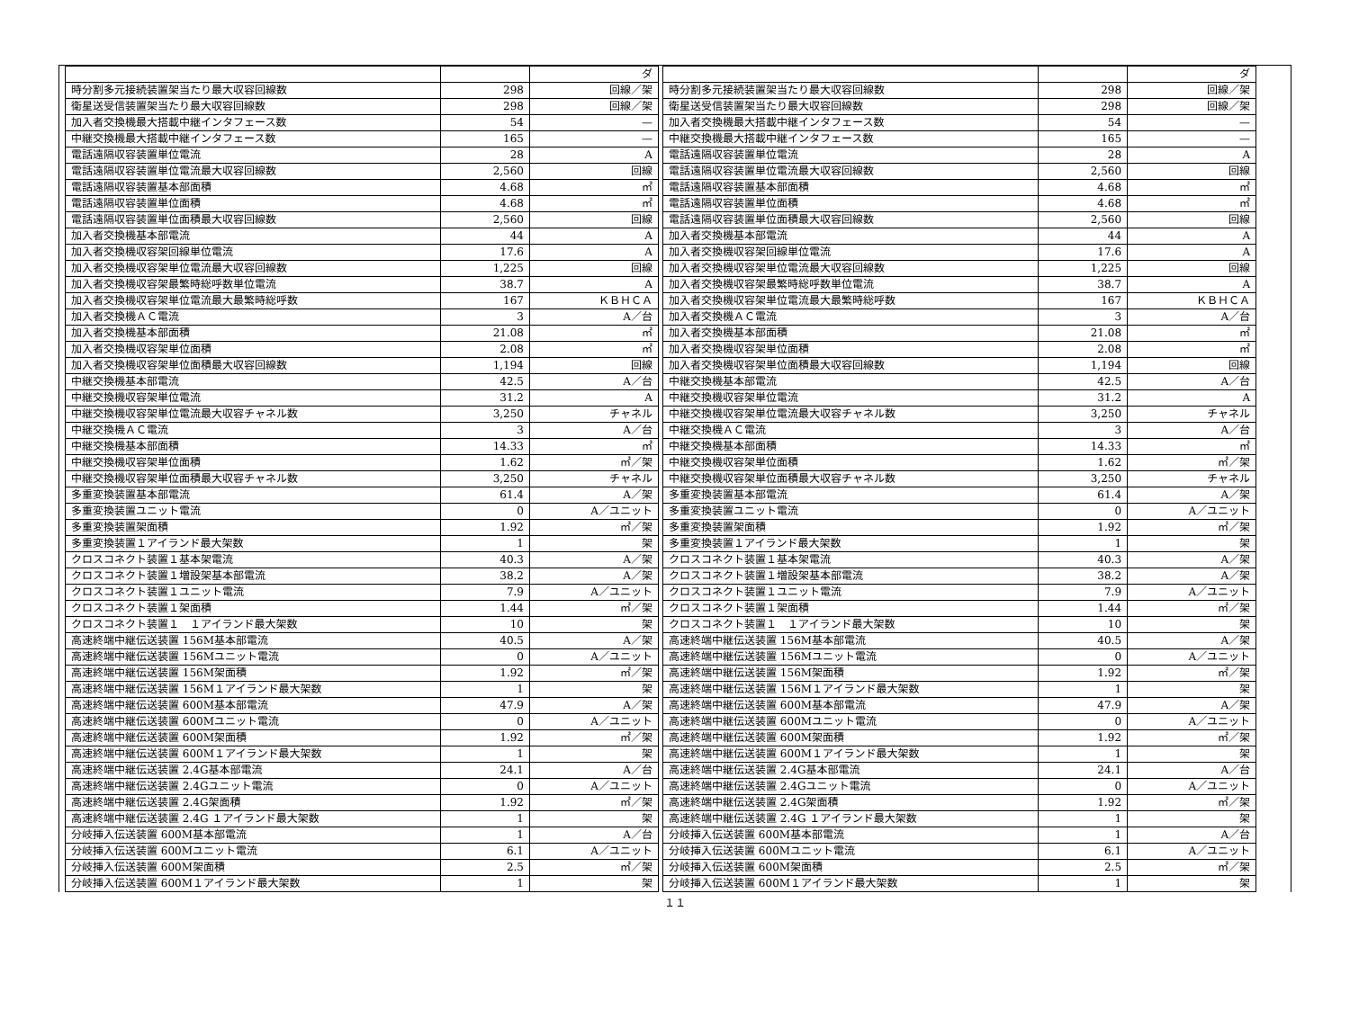| | | ダ |
| 時分割多元接続装置架当たり最大収容回線数 | 298 | 回線／架 |
| 衛星送受信装置架当たり最大収容回線数 | 298 | 回線／架 |
| 加入者交換機最大搭載中継インタフェース数 | 54 | — |
| 中継交換機最大搭載中継インタフェース数 | 165 | — |
| 電話遠隔収容装置単位電流 | 28 | A |
| 電話遠隔収容装置単位電流最大収容回線数 | 2,560 | 回線 |
| 電話遠隔収容装置基本部面積 | 4.68 | ㎡ |
| 電話遠隔収容装置単位面積 | 4.68 | ㎡ |
| 電話遠隔収容装置単位面積最大収容回線数 | 2,560 | 回線 |
| 加入者交換機基本部電流 | 44 | A |
| 加入者交換機収容架回線単位電流 | 17.6 | A |
| 加入者交換機収容架単位電流最大収容回線数 | 1,225 | 回線 |
| 加入者交換機収容架最繁時総呼数単位電流 | 38.7 | A |
| 加入者交換機収容架単位電流最大最繁時総呼数 | 167 | ＫＢＨＣＡ |
| 加入者交換機ＡＣ電流 | 3 | A／台 |
| 加入者交換機基本部面積 | 21.08 | ㎡ |
| 加入者交換機収容架単位面積 | 2.08 | ㎡ |
| 加入者交換機収容架単位面積最大収容回線数 | 1,194 | 回線 |
| 中継交換機基本部電流 | 42.5 | A／台 |
| 中継交換機収容架単位電流 | 31.2 | A |
| 中継交換機収容架単位電流最大収容チャネル数 | 3,250 | チャネル |
| 中継交換機ＡＣ電流 | 3 | A／台 |
| 中継交換機基本部面積 | 14.33 | ㎡ |
| 中継交換機収容架単位面積 | 1.62 | ㎡／架 |
| 中継交換機収容架単位面積最大収容チャネル数 | 3,250 | チャネル |
| 多重変換装置基本部電流 | 61.4 | A／架 |
| 多重変換装置ユニット電流 | 0 | A／ユニット |
| 多重変換装置架面積 | 1.92 | ㎡／架 |
| 多重変換装置１アイランド最大架数 | 1 | 架 |
| クロスコネクト装置１基本架電流 | 40.3 | A／架 |
| クロスコネクト装置１増設架基本部電流 | 38.2 | A／架 |
| クロスコネクト装置１ユニット電流 | 7.9 | A／ユニット |
| クロスコネクト装置１架面積 | 1.44 | ㎡／架 |
| クロスコネクト装置１ １アイランド最大架数 | 10 | 架 |
| 高速終端中継伝送装置 156M基本部電流 | 40.5 | A／架 |
| 高速終端中継伝送装置 156Mユニット電流 | 0 | A／ユニット |
| 高速終端中継伝送装置 156M架面積 | 1.92 | ㎡／架 |
| 高速終端中継伝送装置 156M１アイランド最大架数 | 1 | 架 |
| 高速終端中継伝送装置 600M基本部電流 | 47.9 | A／架 |
| 高速終端中継伝送装置 600Mユニット電流 | 0 | A／ユニット |
| 高速終端中継伝送装置 600M架面積 | 1.92 | ㎡／架 |
| 高速終端中継伝送装置 600M１アイランド最大架数 | 1 | 架 |
| 高速終端中継伝送装置 2.4G基本部電流 | 24.1 | A／台 |
| 高速終端中継伝送装置 2.4Gユニット電流 | 0 | A／ユニット |
| 高速終端中継伝送装置 2.4G架面積 | 1.92 | ㎡／架 |
| 高速終端中継伝送装置 2.4G １アイランド最大架数 | 1 | 架 |
| 分岐挿入伝送装置 600M基本部電流 | 1 | A／台 |
| 分岐挿入伝送装置 600Mユニット電流 | 6.1 | A／ユニット |
| 分岐挿入伝送装置 600M架面積 | 2.5 | ㎡／架 |
| 分岐挿入伝送装置 600M１アイランド最大架数 | 1 | 架 |
| | | ダ |
| 時分割多元接続装置架当たり最大収容回線数 | 298 | 回線／架 |
| 衛星送受信装置架当たり最大収容回線数 | 298 | 回線／架 |
| 加入者交換機最大搭載中継インタフェース数 | 54 | — |
| 中継交換機最大搭載中継インタフェース数 | 165 | — |
| 電話遠隔収容装置単位電流 | 28 | A |
| 電話遠隔収容装置単位電流最大収容回線数 | 2,560 | 回線 |
| 電話遠隔収容装置基本部面積 | 4.68 | ㎡ |
| 電話遠隔収容装置単位面積 | 4.68 | ㎡ |
| 電話遠隔収容装置単位面積最大収容回線数 | 2,560 | 回線 |
| 加入者交換機基本部電流 | 44 | A |
| 加入者交換機収容架回線単位電流 | 17.6 | A |
| 加入者交換機収容架単位電流最大収容回線数 | 1,225 | 回線 |
| 加入者交換機収容架最繁時総呼数単位電流 | 38.7 | A |
| 加入者交換機収容架単位電流最大最繁時総呼数 | 167 | ＫＢＨＣＡ |
| 加入者交換機ＡＣ電流 | 3 | A／台 |
| 加入者交換機基本部面積 | 21.08 | ㎡ |
| 加入者交換機収容架単位面積 | 2.08 | ㎡ |
| 加入者交換機収容架単位面積最大収容回線数 | 1,194 | 回線 |
| 中継交換機基本部電流 | 42.5 | A／台 |
| 中継交換機収容架単位電流 | 31.2 | A |
| 中継交換機収容架単位電流最大収容チャネル数 | 3,250 | チャネル |
| 中継交換機ＡＣ電流 | 3 | A／台 |
| 中継交換機基本部面積 | 14.33 | ㎡ |
| 中継交換機収容架単位面積 | 1.62 | ㎡／架 |
| 中継交換機収容架単位面積最大収容チャネル数 | 3,250 | チャネル |
| 多重変換装置基本部電流 | 61.4 | A／架 |
| 多重変換装置ユニット電流 | 0 | A／ユニット |
| 多重変換装置架面積 | 1.92 | ㎡／架 |
| 多重変換装置１アイランド最大架数 | 1 | 架 |
| クロスコネクト装置１基本架電流 | 40.3 | A／架 |
| クロスコネクト装置１増設架基本部電流 | 38.2 | A／架 |
| クロスコネクト装置１ユニット電流 | 7.9 | A／ユニット |
| クロスコネクト装置１架面積 | 1.44 | ㎡／架 |
| クロスコネクト装置１ １アイランド最大架数 | 10 | 架 |
| 高速終端中継伝送装置 156M基本部電流 | 40.5 | A／架 |
| 高速終端中継伝送装置 156Mユニット電流 | 0 | A／ユニット |
| 高速終端中継伝送装置 156M架面積 | 1.92 | ㎡／架 |
| 高速終端中継伝送装置 156M１アイランド最大架数 | 1 | 架 |
| 高速終端中継伝送装置 600M基本部電流 | 47.9 | A／架 |
| 高速終端中継伝送装置 600Mユニット電流 | 0 | A／ユニット |
| 高速終端中継伝送装置 600M架面積 | 1.92 | ㎡／架 |
| 高速終端中継伝送装置 600M１アイランド最大架数 | 1 | 架 |
| 高速終端中継伝送装置 2.4G基本部電流 | 24.1 | A／台 |
| 高速終端中継伝送装置 2.4Gユニット電流 | 0 | A／ユニット |
| 高速終端中継伝送装置 2.4G架面積 | 1.92 | ㎡／架 |
| 高速終端中継伝送装置 2.4G １アイランド最大架数 | 1 | 架 |
| 分岐挿入伝送装置 600M基本部電流 | 1 | A／台 |
| 分岐挿入伝送装置 600Mユニット電流 | 6.1 | A／ユニット |
| 分岐挿入伝送装置 600M架面積 | 2.5 | ㎡／架 |
| 分岐挿入伝送装置 600M１アイランド最大架数 | 1 | 架 |
１１